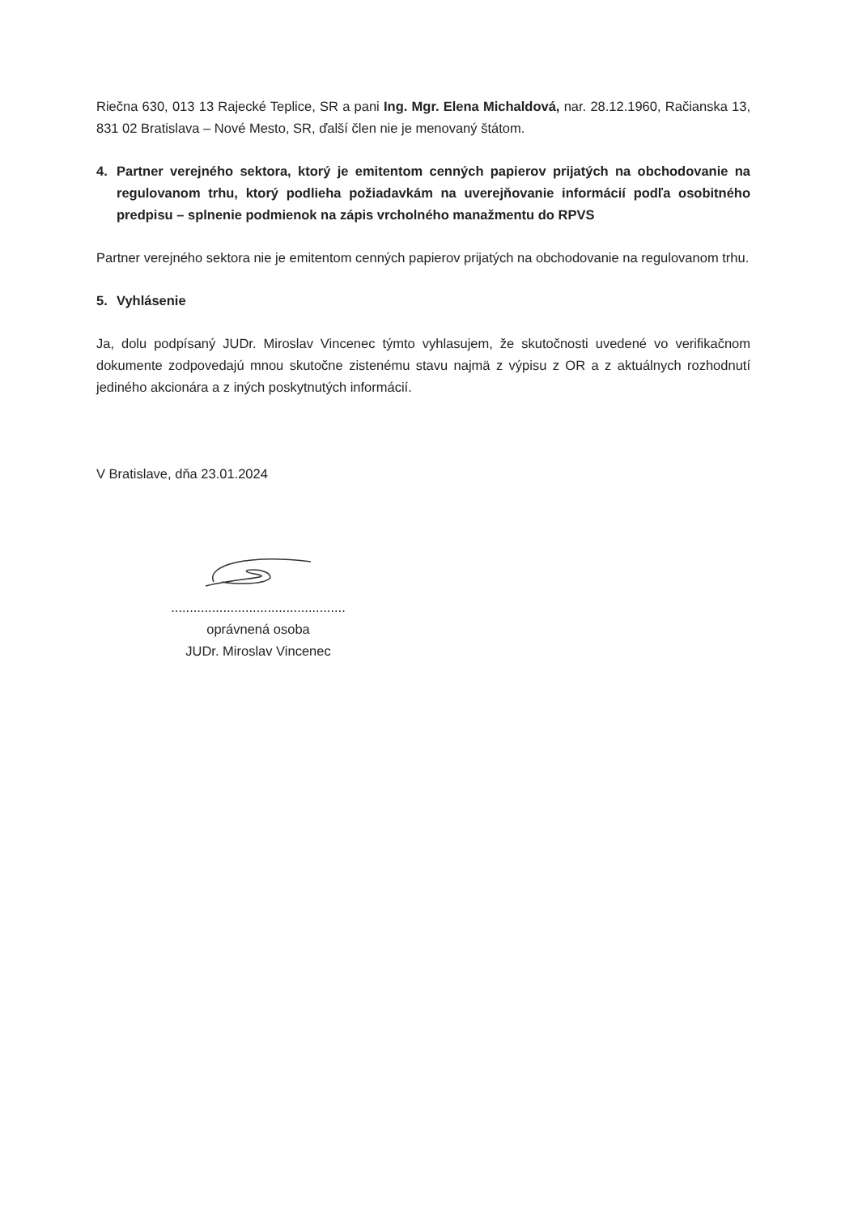Riečna 630, 013 13 Rajecké Teplice, SR a pani Ing. Mgr. Elena Michaldová, nar. 28.12.1960, Račianska 13, 831 02 Bratislava – Nové Mesto, SR, ďalší člen nie je menovaný štátom.
4. Partner verejného sektora, ktorý je emitentom cenných papierov prijatých na obchodovanie na regulovanom trhu, ktorý podlieha požiadavkám na uverejňovanie informácií podľa osobitného predpisu – splnenie podmienok na zápis vrcholného manažmentu do RPVS
Partner verejného sektora nie je emitentom cenných papierov prijatých na obchodovanie na regulovanom trhu.
5. Vyhlásenie
Ja, dolu podpísaný JUDr. Miroslav Vincenec týmto vyhlasujem, že skutočnosti uvedené vo verifikačnom dokumente zodpovedajú mnou skutočne zistenému stavu najmä z výpisu z OR a z aktuálnych rozhodnutí jediného akcionára a z iných poskytnutých informácií.
V Bratislave, dňa 23.01.2024
...............................................
oprávnená osoba
JUDr. Miroslav Vincenec